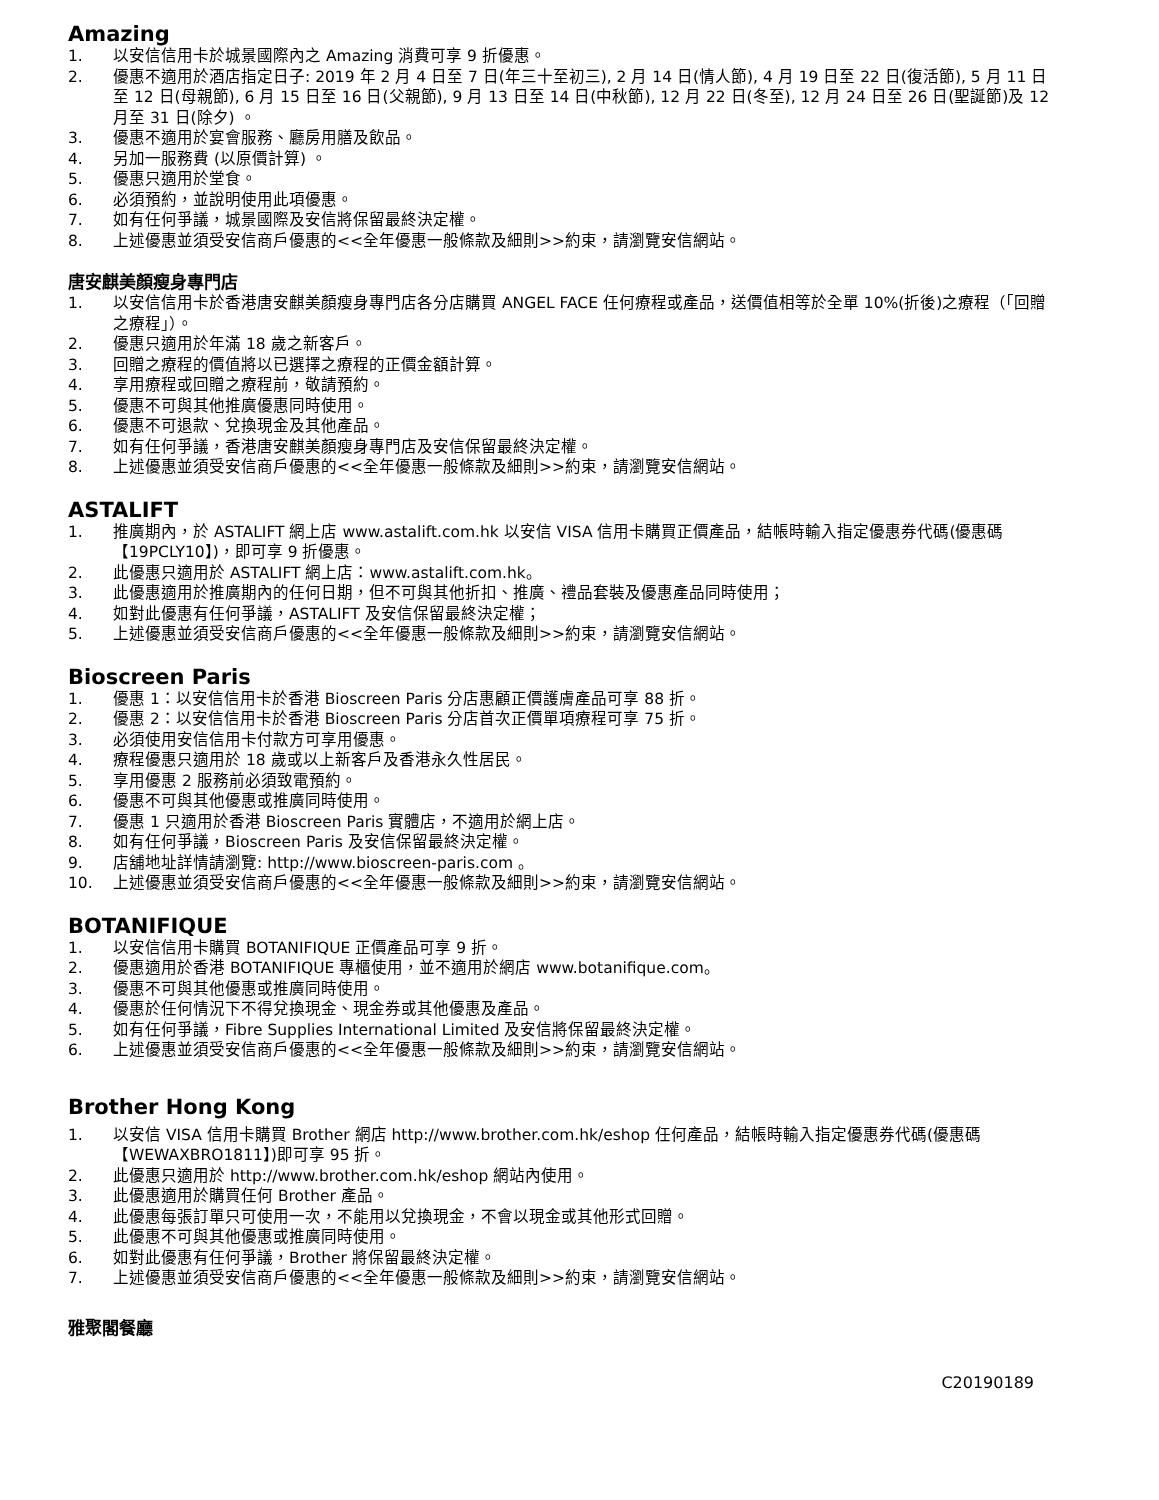Amazing
1. 以安信信用卡於城景國際內之 Amazing 消費可享 9 折優惠。
2. 優惠不適用於酒店指定日子: 2019 年 2 月 4 日至 7 日(年三十至初三), 2 月 14 日(情人節), 4 月 19 日至 22 日(復活節), 5 月 11 日至 12 日(母親節), 6 月 15 日至 16 日(父親節), 9 月 13 日至 14 日(中秋節), 12 月 22 日(冬至), 12 月 24 日至 26 日(聖誕節)及 12 月至 31 日(除夕) 。
3. 優惠不適用於宴會服務、廳房用膳及飲品。
4. 另加一服務費 (以原價計算) 。
5. 優惠只適用於堂食。
6. 必須預約，並說明使用此項優惠。
7. 如有任何爭議，城景國際及安信將保留最終決定權。
8. 上述優惠並須受安信商戶優惠的<<全年優惠一般條款及細則>>約束，請瀏覽安信網站。
唐安麒美顏瘦身專門店
1. 以安信信用卡於香港唐安麒美顏瘦身專門店各分店購買 ANGEL FACE 任何療程或產品，送價值相等於全單 10%(折後)之療程（「回贈之療程」）。
2. 優惠只適用於年滿 18 歲之新客戶。
3. 回贈之療程的價值將以已選擇之療程的正價金額計算。
4. 享用療程或回贈之療程前，敬請預約。
5. 優惠不可與其他推廣優惠同時使用。
6. 優惠不可退款、兌換現金及其他產品。
7. 如有任何爭議，香港唐安麒美顏瘦身專門店及安信保留最終決定權。
8. 上述優惠並須受安信商戶優惠的<<全年優惠一般條款及細則>>約束，請瀏覽安信網站。
ASTALIFT
1. 推廣期內，於 ASTALIFT 網上店 www.astalift.com.hk 以安信 VISA 信用卡購買正價產品，結帳時輸入指定優惠券代碼(優惠碼【19PCLY10】)，即可享 9 折優惠。
2. 此優惠只適用於 ASTALIFT 網上店：www.astalift.com.hk。
3. 此優惠適用於推廣期內的任何日期，但不可與其他折扣、推廣、禮品套裝及優惠產品同時使用；
4. 如對此優惠有任何爭議，ASTALIFT 及安信保留最終決定權；
5. 上述優惠並須受安信商戶優惠的<<全年優惠一般條款及細則>>約束，請瀏覽安信網站。
Bioscreen Paris
1. 優惠 1：以安信信用卡於香港 Bioscreen Paris 分店惠顧正價護膚產品可享 88 折。
2. 優惠 2：以安信信用卡於香港 Bioscreen Paris 分店首次正價單項療程可享 75 折。
3. 必須使用安信信用卡付款方可享用優惠。
4. 療程優惠只適用於 18 歲或以上新客戶及香港永久性居民。
5. 享用優惠 2 服務前必須致電預約。
6. 優惠不可與其他優惠或推廣同時使用。
7. 優惠 1 只適用於香港 Bioscreen Paris 實體店，不適用於網上店。
8. 如有任何爭議，Bioscreen Paris 及安信保留最終決定權。
9. 店舖地址詳情請瀏覽: http://www.bioscreen-paris.com 。
10. 上述優惠並須受安信商戶優惠的<<全年優惠一般條款及細則>>約束，請瀏覽安信網站。
BOTANIFIQUE
1. 以安信信用卡購買 BOTANIFIQUE 正價產品可享 9 折。
2. 優惠適用於香港 BOTANIFIQUE 專櫃使用，並不適用於網店 www.botanifique.com。
3. 優惠不可與其他優惠或推廣同時使用。
4. 優惠於任何情況下不得兌換現金、現金券或其他優惠及產品。
5. 如有任何爭議，Fibre Supplies International Limited 及安信將保留最終決定權。
6. 上述優惠並須受安信商戶優惠的<<全年優惠一般條款及細則>>約束，請瀏覽安信網站。
Brother Hong Kong
1. 以安信 VISA 信用卡購買 Brother 網店 http://www.brother.com.hk/eshop 任何產品，結帳時輸入指定優惠券代碼(優惠碼【WEWAXBRO1811】)即可享 95 折。
2. 此優惠只適用於 http://www.brother.com.hk/eshop 網站內使用。
3. 此優惠適用於購買任何 Brother 產品。
4. 此優惠每張訂單只可使用一次，不能用以兌換現金，不會以現金或其他形式回贈。
5. 此優惠不可與其他優惠或推廣同時使用。
6. 如對此優惠有任何爭議，Brother 將保留最終決定權。
7. 上述優惠並須受安信商戶優惠的<<全年優惠一般條款及細則>>約束，請瀏覽安信網站。
雅聚閣餐廳
C20190189